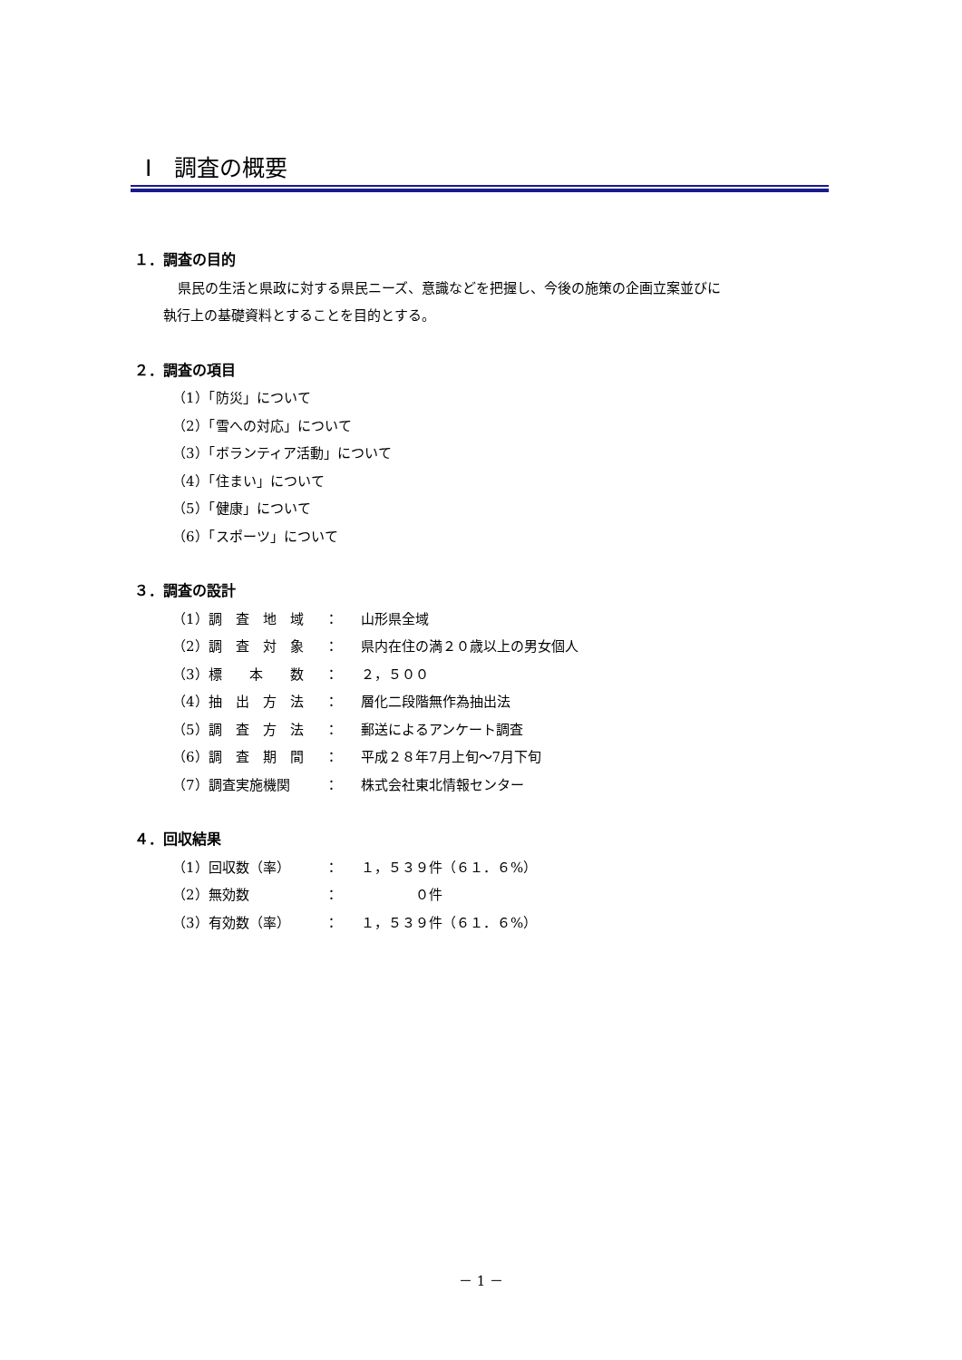Ⅰ　調査の概要
１．調査の目的
県民の生活と県政に対する県民ニーズ、意識などを把握し、今後の施策の企画立案並びに
執行上の基礎資料とすることを目的とする。
２．調査の項目
（1）「防災」について
（2）「雪への対応」について
（3）「ボランティア活動」について
（4）「住まい」について
（5）「健康」について
（6）「スポーツ」について
３．調査の設計
| （1）調 査 地 域 | ： | 山形県全域 |
| （2）調 査 対 象 | ： | 県内在住の満２０歳以上の男女個人 |
| （3）標 本 数 | ： | ２，５００ |
| （4）抽 出 方 法 | ： | 層化二段階無作為抽出法 |
| （5）調 査 方 法 | ： | 郵送によるアンケート調査 |
| （6）調 査 期 間 | ： | 平成２８年7月上旬～7月下旬 |
| （7）調査実施機関 | ： | 株式会社東北情報センター |
４．回収結果
| （1）回収数（率） | ： | １，５３９件（６１．６%） |
| （2）無効数 | ： | ０件 |
| （3）有効数（率） | ： | １，５３９件（６１．６%） |
－ 1 －